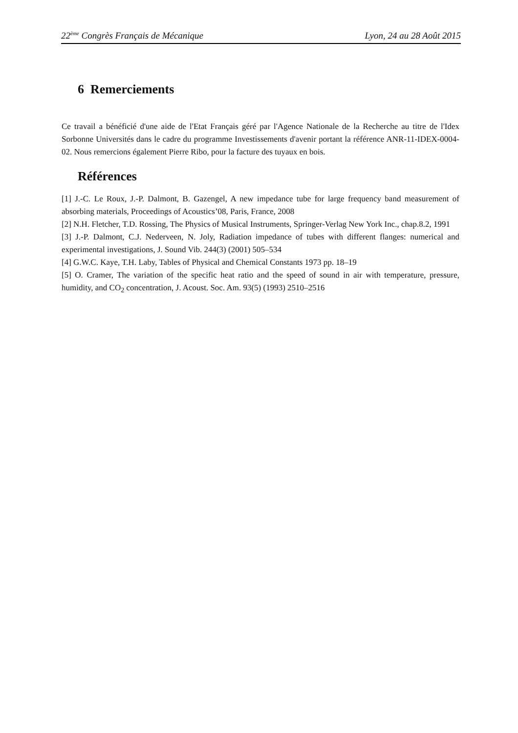22<sup>ème</sup> Congrès Français de Mécanique Lyon, 24 au 28 Août 2015
6 Remerciements
Ce travail a bénéficié d'une aide de l'Etat Français géré par l'Agence Nationale de la Recherche au titre de l'Idex Sorbonne Universités dans le cadre du programme Investissements d'avenir portant la référence ANR-11-IDEX-0004-02. Nous remercions également Pierre Ribo, pour la facture des tuyaux en bois.
Références
[1] J.-C. Le Roux, J.-P. Dalmont, B. Gazengel, A new impedance tube for large frequency band measurement of absorbing materials, Proceedings of Acoustics’08, Paris, France, 2008
[2] N.H. Fletcher, T.D. Rossing, The Physics of Musical Instruments, Springer-Verlag New York Inc., chap.8.2, 1991
[3] J.-P. Dalmont, C.J. Nederveen, N. Joly, Radiation impedance of tubes with different flanges: numerical and experimental investigations, J. Sound Vib. 244(3) (2001) 505–534
[4] G.W.C. Kaye, T.H. Laby, Tables of Physical and Chemical Constants 1973 pp. 18–19
[5] O. Cramer, The variation of the specific heat ratio and the speed of sound in air with temperature, pressure, humidity, and CO<sub>2</sub> concentration, J. Acoust. Soc. Am. 93(5) (1993) 2510–2516